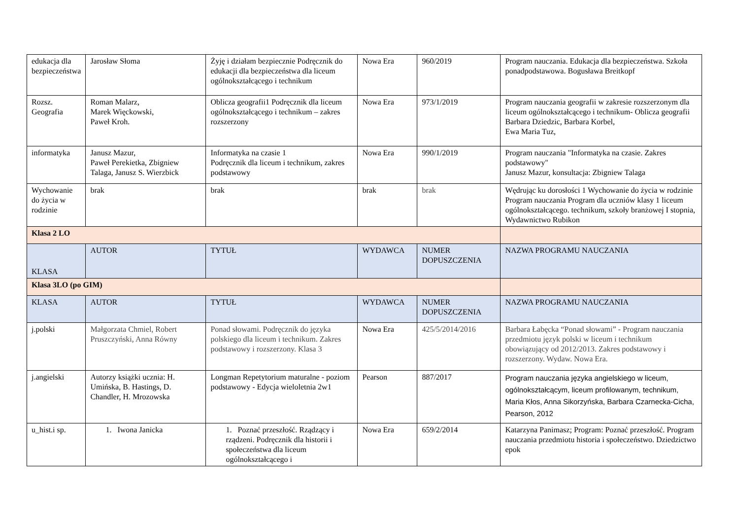| edukacja dla bezpieczeństwa | Jarosław Słoma | Żyję i działam bezpiecznie Podręcznik do edukacji dla bezpieczeństwa dla liceum ogólnokształcącego i technikum | Nowa Era | 960/2019 | Program nauczania. Edukacja dla bezpieczeństwa. Szkoła ponadpodstawowa. Bogusława Breitkopf |
| Rozsz. Geografia | Roman Malarz, Marek Więckowski, Paweł Kroh. | Oblicza geografii1 Podręcznik dla liceum ogólnokształcącego i technikum – zakres rozszerzony | Nowa Era | 973/1/2019 | Program nauczania geografii w zakresie rozszerzonym dla liceum ogólnokształcącego i technikum- Oblicza geografii Barbara Dziedzic, Barbara Korbel, Ewa Maria Tuz, |
| informatyka | Janusz Mazur, Paweł Perekietka, Zbigniew Talaga, Janusz S. Wierzbick | Informatyka na czasie 1 Podręcznik dla liceum i technikum, zakres podstawowy | Nowa Era | 990/1/2019 | Program nauczania "Informatyka na czasie. Zakres podstawowy" Janusz Mazur, konsultacja: Zbigniew Talaga |
| Wychowanie do życia w rodzinie | brak | brak | brak | brak | Wędrując ku dorosłości 1 Wychowanie do życia w rodzinie Program nauczania Program dla uczniów klasy 1 liceum ogólnokształcącego. technikum, szkoły branżowej I stopnia, Wydawnictwo Rubikon |
| Klasa 2 LO | | | | | |
| KLASA | AUTOR | TYTUŁ | WYDAWCA | NUMER DOPUSZCZENIA | NAZWA PROGRAMU NAUCZANIA |
| Klasa 3LO (po GIM) | | | | | |
| KLASA | AUTOR | TYTUŁ | WYDAWCA | NUMER DOPUSZCZENIA | NAZWA PROGRAMU NAUCZANIA |
| j.polski | Małgorzata Chmiel, Robert Pruszczyński, Anna Równy | Ponad słowami. Podręcznik do języka polskiego dla liceum i technikum. Zakres podstawowy i rozszerzony. Klasa 3 | Nowa Era | 425/5/2014/2016 | Barbara Łabęcka “Ponad słowami” - Program nauczania przedmiotu język polski w liceum i technikum obowiązujący od 2012/2013. Zakres podstawowy i rozszerzony. Wydaw. Nowa Era. |
| j.angielski | Autorzy książki ucznia: H. Umińska, B. Hastings, D. Chandler, H. Mrozowska | Longman Repetytorium maturalne - poziom podstawowy - Edycja wieloletnia 2w1 | Pearson | 887/2017 | Program nauczania języka angielskiego w liceum, ogólnokształcącym, liceum profilowanym, technikum, Maria Kłos, Anna Sikorzyńska, Barbara Czarnecka-Cicha, Pearson, 2012 |
| u_hist.i sp. | 1. Iwona Janicka | 1. Poznać przeszłość. Rządzący i rządzeni. Podręcznik dla historii i społeczeństwa dla liceum ogólnokształcącego i | Nowa Era | 659/2/2014 | Katarzyna Panimasz; Program: Poznać przeszłość. Program nauczania przedmiotu historia i społeczeństwo. Dziedzictwo epok |